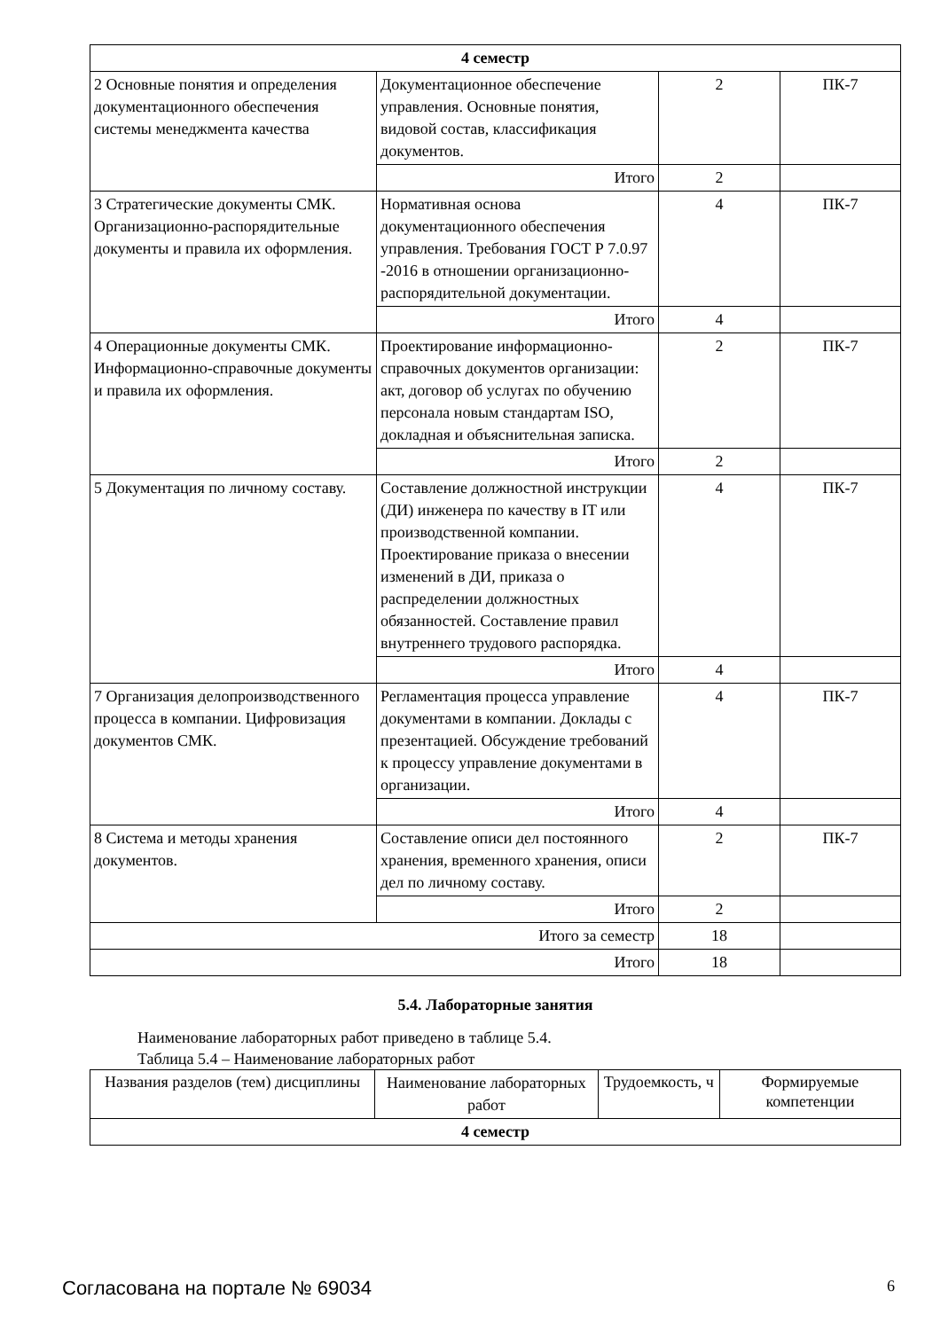| 4 семестр | | | |
| 2 Основные понятия и определения документационного обеспечения системы менеджмента качества | Документационное обеспечение управления. Основные понятия, видовой состав, классификация документов. | 2 | ПК-7 |
| | Итого | 2 | |
| 3 Стратегические документы СМК. Организационно-распорядительные документы и правила их оформления. | Нормативная основа документационного обеспечения управления. Требования ГОСТ Р 7.0.97 -2016 в отношении организационно-распорядительной документации. | 4 | ПК-7 |
| | Итого | 4 | |
| 4 Операционные документы СМК. Информационно-справочные документы и правила их оформления. | Проектирование информационно-справочных документов организации: акт, договор об услугах по обучению персонала новым стандартам ISO, докладная и объяснительная записка. | 2 | ПК-7 |
| | Итого | 2 | |
| 5 Документация по личному составу. | Составление должностной инструкции (ДИ) инженера по качеству в IT или производственной компании. Проектирование приказа о внесении изменений в ДИ, приказа о распределении должностных обязанностей. Составление правил внутреннего трудового распорядка. | 4 | ПК-7 |
| | Итого | 4 | |
| 7 Организация делопроизводственного процесса в компании. Цифровизация документов СМК. | Регламентация процесса управление документами в компании. Доклады с презентацией. Обсуждение требований к процессу управление документами в организации. | 4 | ПК-7 |
| | Итого | 4 | |
| 8 Система и методы хранения документов. | Составление описи дел постоянного хранения, временного хранения, описи дел по личному составу. | 2 | ПК-7 |
| | Итого | 2 | |
| Итого за семестр | | 18 | |
| Итого | | 18 | |
5.4. Лабораторные занятия
Наименование лабораторных работ приведено в таблице 5.4.
Таблица 5.4 – Наименование лабораторных работ
| Названия разделов (тем) дисциплины | Наименование лабораторных работ | Трудоемкость, ч | Формируемые компетенции |
| --- | --- | --- | --- |
| 4 семестр | | | |
Согласована на портале № 69034 6